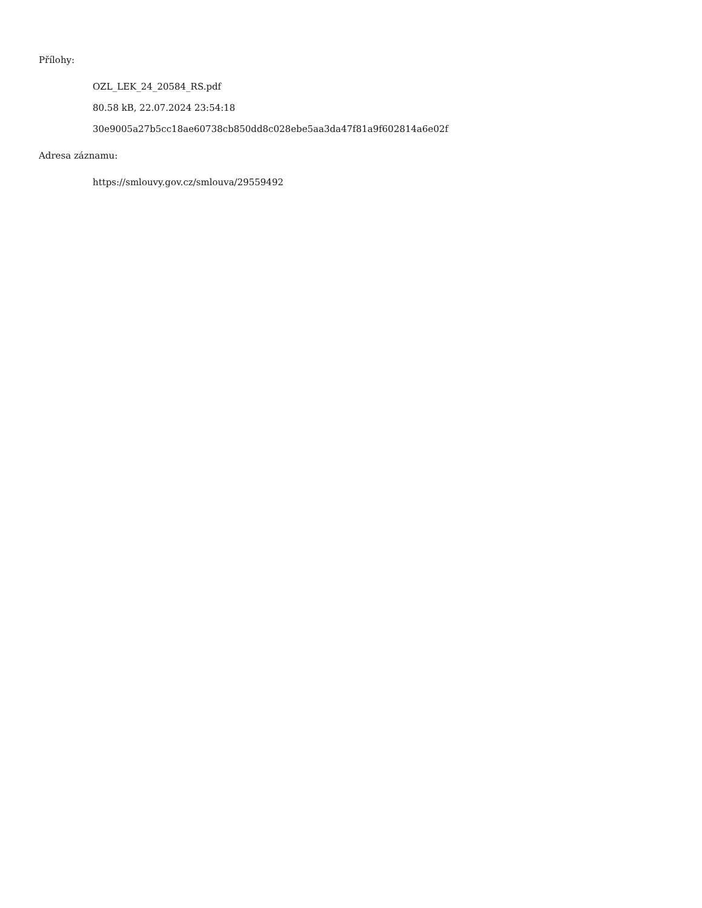Přílohy:
OZL_LEK_24_20584_RS.pdf
80.58 kB, 22.07.2024 23:54:18
30e9005a27b5cc18ae60738cb850dd8c028ebe5aa3da47f81a9f602814a6e02f
Adresa záznamu:
https://smlouvy.gov.cz/smlouva/29559492